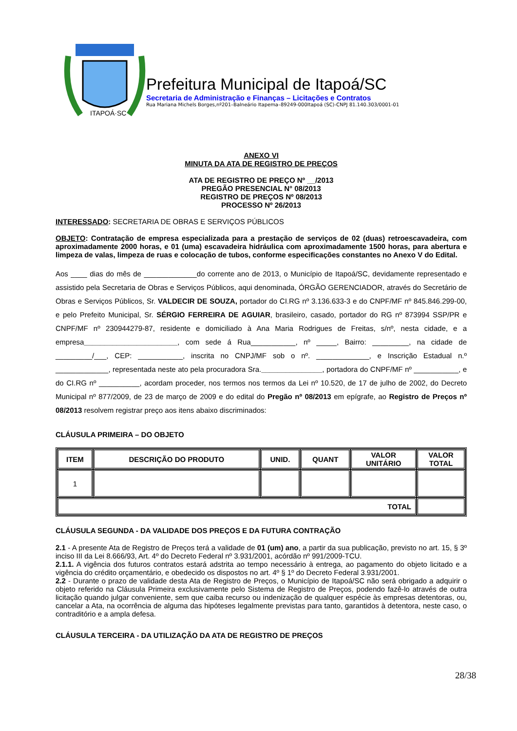ITAPOÁ·SC
Prefeitura Municipal de Itapoá/SC
Secretaria de Administração e Finanças – Licitações e Contratos
Rua Mariana Michels Borges,nº201–Balneário Itapema–89249-000Itapoá (SC)-CNPJ 81.140.303/0001-01
ANEXO VI
MINUTA DA ATA DE REGISTRO DE PREÇOS
ATA DE REGISTRO DE PREÇO Nº __/2013
PREGÃO PRESENCIAL N° 08/2013
REGISTRO DE PREÇOS Nº 08/2013
PROCESSO Nº 26/2013
INTERESSADO: SECRETARIA DE OBRAS E SERVIÇOS PÚBLICOS
OBJETO: Contratação de empresa especializada para a prestação de serviços de 02 (duas) retroescavadeira, com aproximadamente 2000 horas, e 01 (uma) escavadeira hidráulica com aproximadamente 1500 horas, para abertura e limpeza de valas, limpeza de ruas e colocação de tubos, conforme especificações constantes no Anexo V do Edital.
Aos ____ dias do mês de _____________do corrente ano de 2013, o Município de Itapoá/SC, devidamente representado e assistido pela Secretaria de Obras e Serviços Públicos, aqui denominada, ÓRGÃO GERENCIADOR, através do Secretário de Obras e Serviços Públicos, Sr. VALDECIR DE SOUZA, portador do CI.RG nº 3.136.633-3 e do CNPF/MF nº 845.846.299-00, e pelo Prefeito Municipal, Sr. SÉRGIO FERREIRA DE AGUIAR, brasileiro, casado, portador do RG nº 873994 SSP/PR e CNPF/MF nº 230944279-87, residente e domiciliado à Ana Maria Rodrigues de Freitas, s/nº, nesta cidade, e a empresa_______________________, com sede á Rua___________, nº _____, Bairro: _________, na cidade de _________/___, CEP: ___________, inscrita no CNPJ/MF sob o nº. _____________, e Inscrição Estadual n.º _____________, representada neste ato pela procuradora Sra._______________, portadora do CNPF/MF nº ___________, e do CI.RG nº __________, acordam proceder, nos termos nos termos da Lei nº 10.520, de 17 de julho de 2002, do Decreto Municipal nº 877/2009, de 23 de março de 2009 e do edital do Pregão nº 08/2013 em epígrafe, ao Registro de Preços nº 08/2013 resolvem registrar preço aos itens abaixo discriminados:
CLÁUSULA PRIMEIRA – DO OBJETO
| ITEM | DESCRIÇÃO DO PRODUTO | UNID. | QUANT | VALOR UNITÁRIO | VALOR TOTAL |
| --- | --- | --- | --- | --- | --- |
| 1 | | | | | |
| TOTAL | | | | | |
CLÁUSULA SEGUNDA - DA VALIDADE DOS PREÇOS E DA FUTURA CONTRAÇÃO
2.1 - A presente Ata de Registro de Preços terá a validade de 01 (um) ano, a partir da sua publicação, previsto no art. 15, § 3º inciso III da Lei 8.666/93, Art. 4º do Decreto Federal nº 3.931/2001, acórdão nº 991/2009-TCU.
2.1.1. A vigência dos futuros contratos estará adstrita ao tempo necessário à entrega, ao pagamento do objeto licitado e a vigência do crédito orçamentário, e obedecido os dispostos no art. 4º § 1º do Decreto Federal 3.931/2001.
2.2 - Durante o prazo de validade desta Ata de Registro de Preços, o Município de Itapoá/SC não será obrigado a adquirir o objeto referido na Cláusula Primeira exclusivamente pelo Sistema de Registro de Preços, podendo fazê-lo através de outra licitação quando julgar conveniente, sem que caiba recurso ou indenização de qualquer espécie às empresas detentoras, ou, cancelar a Ata, na ocorrência de alguma das hipóteses legalmente previstas para tanto, garantidos à detentora, neste caso, o contraditório e a ampla defesa.
CLÁUSULA TERCEIRA - DA UTILIZAÇÃO DA ATA DE REGISTRO DE PREÇOS
28/38